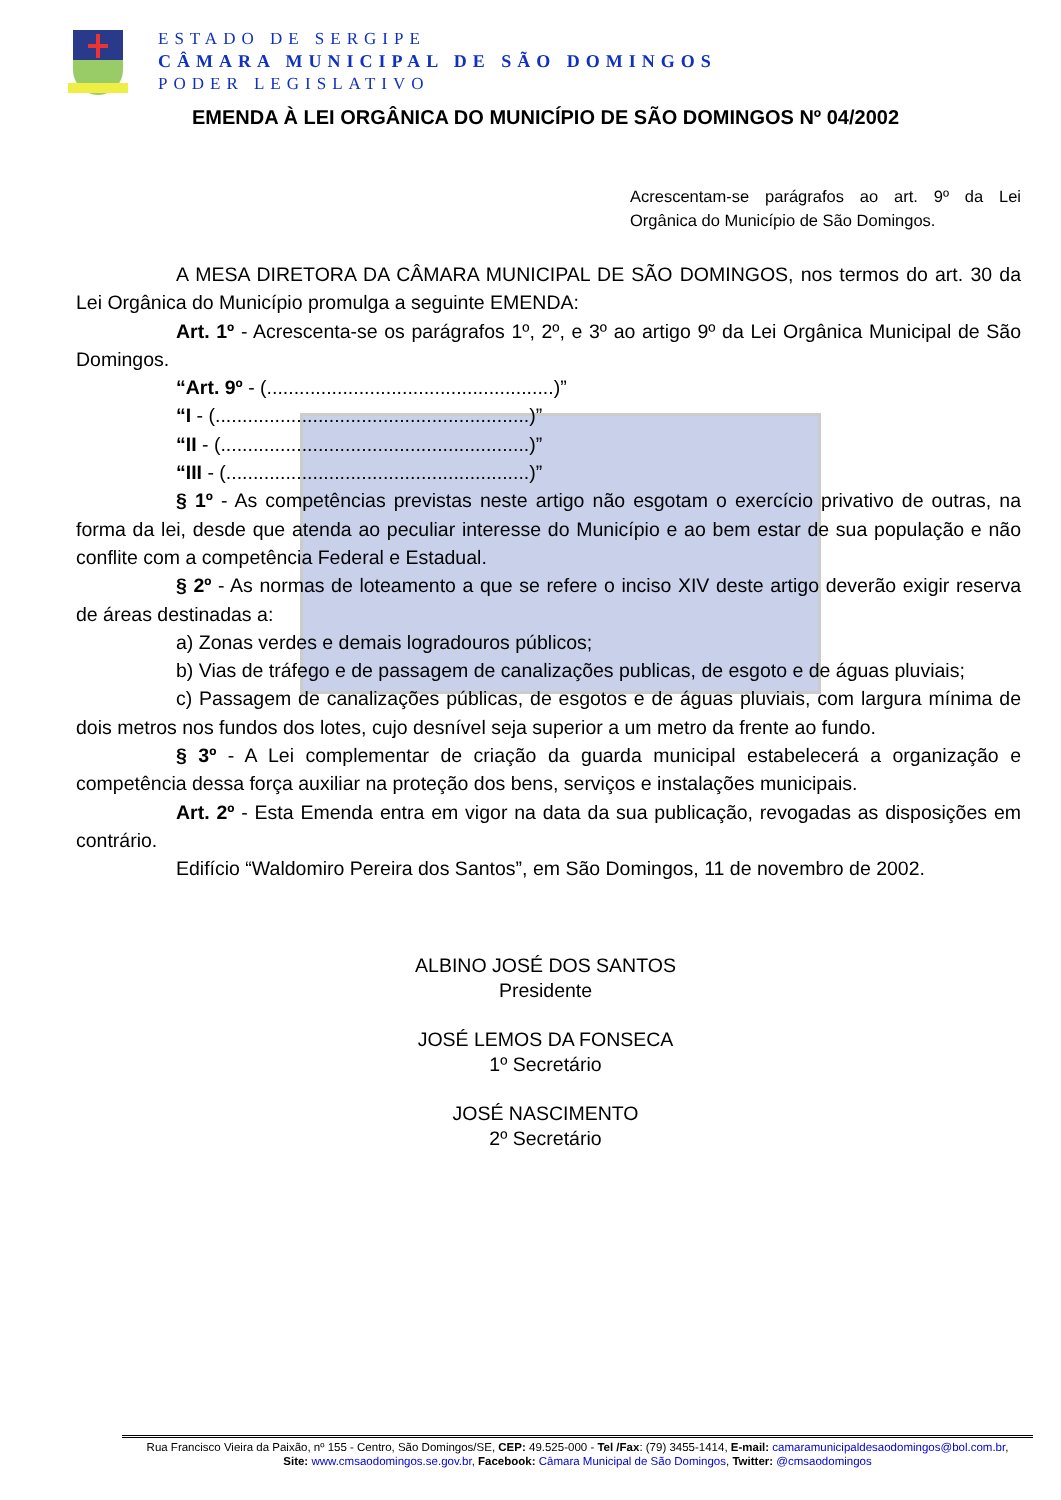ESTADO DE SERGIPE
CÂMARA MUNICIPAL DE SÃO DOMINGOS
PODER LEGISLATIVO
EMENDA À LEI ORGÂNICA DO MUNICÍPIO DE SÃO DOMINGOS Nº 04/2002
Acrescentam-se parágrafos ao art. 9º da Lei Orgânica do Município de São Domingos.
A MESA DIRETORA DA CÂMARA MUNICIPAL DE SÃO DOMINGOS, nos termos do art. 30 da Lei Orgânica do Município promulga a seguinte EMENDA:
Art. 1º - Acrescenta-se os parágrafos 1º, 2º, e 3º ao artigo 9º da Lei Orgânica Municipal de São Domingos.
“Art. 9º - (.....................................................)”
“I - (..........................................................)”
“II - (.........................................................)”
“III - (........................................................)”
§ 1º - As competências previstas neste artigo não esgotam o exercício privativo de outras, na forma da lei, desde que atenda ao peculiar interesse do Município e ao bem estar de sua população e não conflite com a competência Federal e Estadual.
§ 2º - As normas de loteamento a que se refere o inciso XIV deste artigo deverão exigir reserva de áreas destinadas a:
a) Zonas verdes e demais logradouros públicos;
b) Vias de tráfego e de passagem de canalizações publicas, de esgoto e de águas pluviais;
c) Passagem de canalizações públicas, de esgotos e de águas pluviais, com largura mínima de dois metros nos fundos dos lotes, cujo desnível seja superior a um metro da frente ao fundo.
§ 3º - A Lei complementar de criação da guarda municipal estabelecerá a organização e competência dessa força auxiliar na proteção dos bens, serviços e instalações municipais.
Art. 2º - Esta Emenda entra em vigor na data da sua publicação, revogadas as disposições em contrário.
Edifício “Waldomiro Pereira dos Santos”, em São Domingos, 11 de novembro de 2002.
ALBINO JOSÉ DOS SANTOS
Presidente
JOSÉ LEMOS DA FONSECA
1º Secretário
JOSÉ NASCIMENTO
2º Secretário
Rua Francisco Vieira da Paixão, nº 155 - Centro, São Domingos/SE, CEP: 49.525-000 - Tel /Fax: (79) 3455-1414, E-mail: camaramunicipaldesaodomingos@bol.com.br,
Site: www.cmsaodomingos.se.gov.br, Facebook: Câmara Municipal de São Domingos, Twitter: @cmsaodomingos